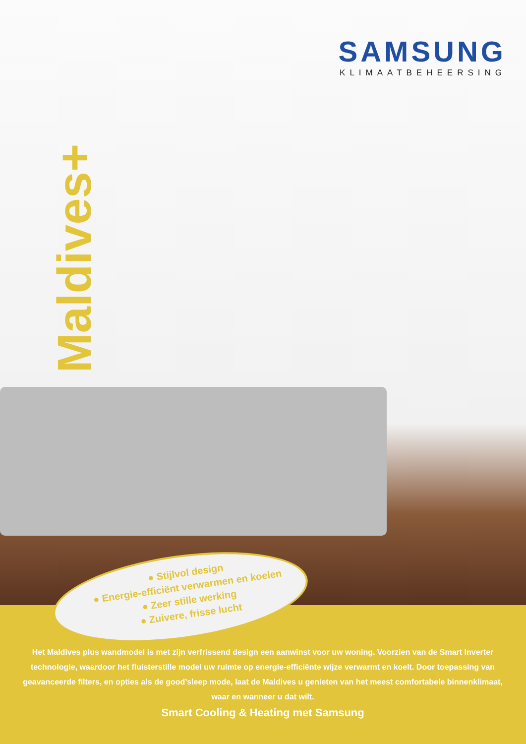SAMSUNG
KLIMAATBEHEERSING
Maldives+
● Stijlvol design
● Energie-efficiënt verwarmen en koelen
● Zeer stille werking
● Zuivere, frisse lucht
Het Maldives plus wandmodel is met zijn verfrissend design een aanwinst voor uw woning. Voorzien van de Smart Inverter technologie, waardoor het fluisterstille model uw ruimte op energie-efficiënte wijze verwarmt en koelt. Door toepassing van geavanceerde filters, en opties als de good’sleep mode, laat de Maldives u genieten van het meest comfortabele binnenklimaat, waar en wanneer u dat wilt.
Smart Cooling & Heating met Samsung